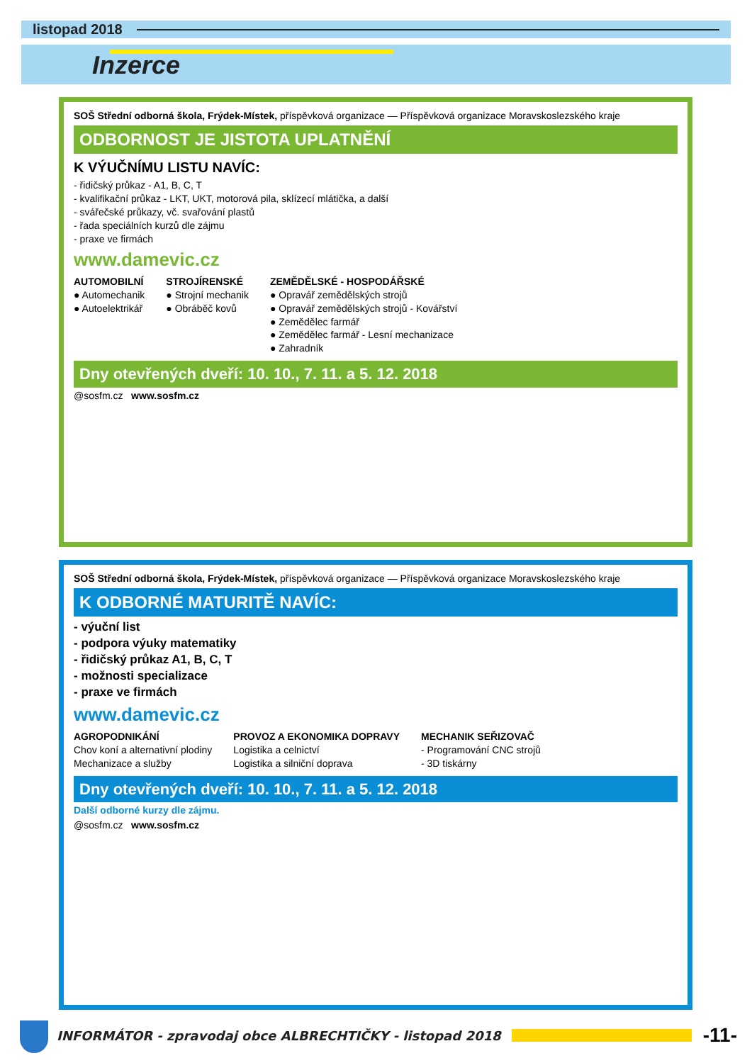listopad 2018
Inzerce
SOŠ Střední odborná škola, Frýdek-Místek, příspěvková organizace — Příspěvková organizace Moravskoslezského kraje
ODBORNOST JE JISTOTA UPLATNĚNÍ
K VÝUČNÍMU LISTU NAVÍC:
- řidičský průkaz - A1, B, C, T
- kvalifikační průkaz - LKT, UKT, motorová pila, sklízecí mlátička, a další
- svářečské průkazy, vč. svařování plastů
- řada speciálních kurzů dle zájmu
- praxe ve firmách
www.damevic.cz
AUTOMOBILNÍ
● Automechanik
● Autoelektrikář
STROJÍRENSKÉ
● Strojní mechanik
● Obráběč kovů
ZEMĚDĚLSKÉ - HOSPODÁŘSKÉ
● Opravář zemědělských strojů
● Opravář zemědělských strojů - Kovářství
● Zemědělec farmář
● Zemědělec farmář - Lesní mechanizace
● Zahradník
Dny otevřených dveří: 10. 10., 7. 11. a 5. 12. 2018
@sosfm.cz www.sosfm.cz
SOŠ Střední odborná škola, Frýdek-Místek, příspěvková organizace — Příspěvková organizace Moravskoslezského kraje
K ODBORNÉ MATURITĚ NAVÍC:
- výuční list
- podpora výuky matematiky
- řidičský průkaz A1, B, C, T
- možnosti specializace
- praxe ve firmách
www.damevic.cz
AGROPODNIKÁNÍ
Chov koní a alternativní plodiny
Mechanizace a služby
PROVOZ A EKONOMIKA DOPRAVY
Logistika a celnictví
Logistika a silniční doprava
MECHANIK SEŘIZOVAČ
- Programování CNC strojů
- 3D tiskárny
Dny otevřených dveří: 10. 10., 7. 11. a 5. 12. 2018
Další odborné kurzy dle zájmu.
@sosfm.cz www.sosfm.cz
INFORMÁTOR - zpravodaj obce ALBRECHTIČKY - listopad 2018 -11-